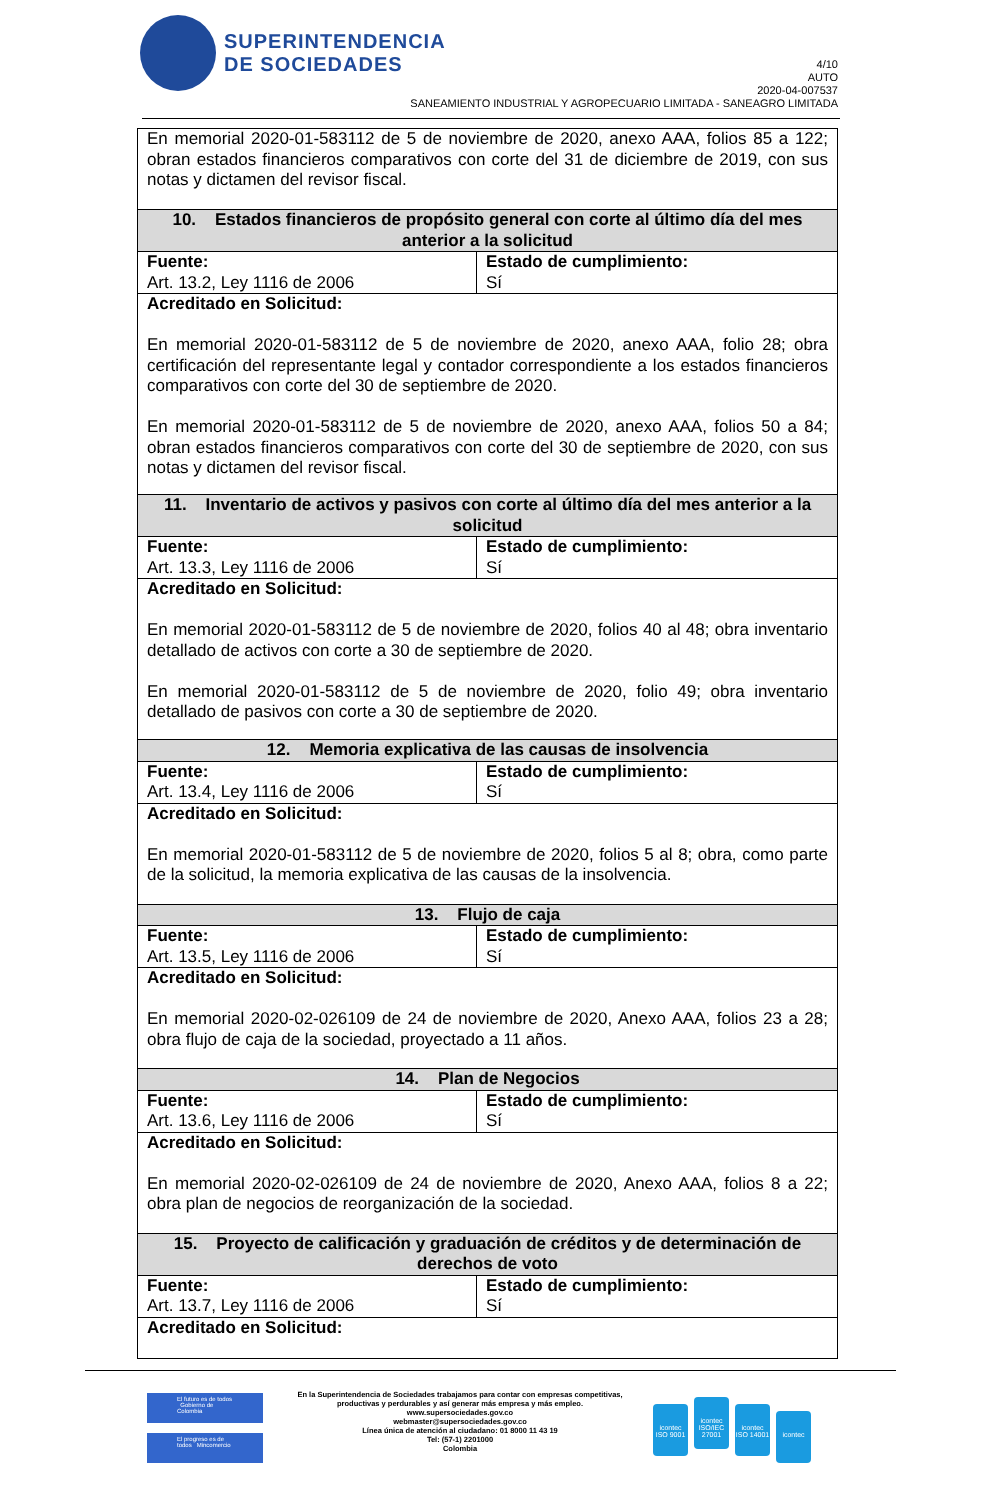SUPERINTENDENCIA
DE SOCIEDADES
4/10
AUTO
2020-04-007537
SANEAMIENTO INDUSTRIAL Y AGROPECUARIO LIMITADA - SANEAGRO LIMITADA
| En memorial 2020-01-583112 de 5 de noviembre de 2020, anexo AAA, folios 85 a 122; obran estados financieros comparativos con corte del 31 de diciembre de 2019, con sus notas y dictamen del revisor fiscal. | |
| 10. Estados financieros de propósito general con corte al último día del mes anterior a la solicitud | |
| Fuente: Art. 13.2, Ley 1116 de 2006 | Estado de cumplimiento: Sí |
| Acreditado en Solicitud: En memorial 2020-01-583112 de 5 de noviembre de 2020, anexo AAA, folio 28; obra certificación del representante legal y contador correspondiente a los estados financieros comparativos con corte del 30 de septiembre de 2020. En memorial 2020-01-583112 de 5 de noviembre de 2020, anexo AAA, folios 50 a 84; obran estados financieros comparativos con corte del 30 de septiembre de 2020, con sus notas y dictamen del revisor fiscal. | |
| 11. Inventario de activos y pasivos con corte al último día del mes anterior a la solicitud | |
| Fuente: Art. 13.3, Ley 1116 de 2006 | Estado de cumplimiento: Sí |
| Acreditado en Solicitud: En memorial 2020-01-583112 de 5 de noviembre de 2020, folios 40 al 48; obra inventario detallado de activos con corte a 30 de septiembre de 2020. En memorial 2020-01-583112 de 5 de noviembre de 2020, folio 49; obra inventario detallado de pasivos con corte a 30 de septiembre de 2020. | |
| 12. Memoria explicativa de las causas de insolvencia | |
| Fuente: Art. 13.4, Ley 1116 de 2006 | Estado de cumplimiento: Sí |
| Acreditado en Solicitud: En memorial 2020-01-583112 de 5 de noviembre de 2020, folios 5 al 8; obra, como parte de la solicitud, la memoria explicativa de las causas de la insolvencia. | |
| 13. Flujo de caja | |
| Fuente: Art. 13.5, Ley 1116 de 2006 | Estado de cumplimiento: Sí |
| Acreditado en Solicitud: En memorial 2020-02-026109 de 24 de noviembre de 2020, Anexo AAA, folios 23 a 28; obra flujo de caja de la sociedad, proyectado a 11 años. | |
| 14. Plan de Negocios | |
| Fuente: Art. 13.6, Ley 1116 de 2006 | Estado de cumplimiento: Sí |
| Acreditado en Solicitud: En memorial 2020-02-026109 de 24 de noviembre de 2020, Anexo AAA, folios 8 a 22; obra plan de negocios de reorganización de la sociedad. | |
| 15. Proyecto de calificación y graduación de créditos y de determinación de derechos de voto | |
| Fuente: Art. 13.7, Ley 1116 de 2006 | Estado de cumplimiento: Sí |
| Acreditado en Solicitud: | |
El futuro es de todos Gobierno de Colombia
El progreso es de todos Mincomercio
En la Superintendencia de Sociedades trabajamos para contar con empresas competitivas, productivas y perdurables y así generar más empresa y más empleo.
www.supersociedades.gov.co
webmaster@supersociedades.gov.co
Línea única de atención al ciudadano: 01 8000 11 43 19
Tel: (57-1) 2201000
Colombia
icontec ISO 9001 icontec ISO/IEC 27001 icontec ISO 14001 icontec